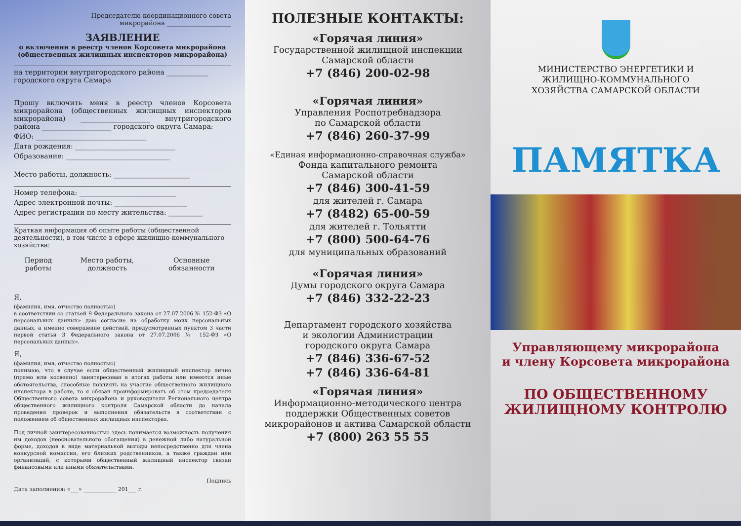Председателю координационного совета
микрорайона ____________________
ЗАЯВЛЕНИЕ
о включении в реестр членов Корсовета микрорайона
(общественных жилищных инспекторов микрорайона)
на территории внутригородского района ____________
городского округа Самара
Прошу включить меня в реестр членов Корсовета микрорайона (общественных жилищных инспекторов микрорайона) ____________________ внутригородского района ____________________ городского округа Самара:
ФИО: ________________________________
Дата рождения: _____________________________
Образование: ______________________________
Место работы, должность: ______________________
Номер телефона: ____________________________
Адрес электронной почты: _____________________
Адрес регистрации по месту жительства: __________
Краткая информация об опыте работы (общественной деятельности), в том числе в сфере жилищно-коммунального хозяйства:
| Период работы | Место работы, должность | Основные обязанности |
| --- | --- | --- |
Я,
(фамилия, имя, отчество полностью)
в соответствии со статьей 9 Федерального закона от 27.07.2006 № 152-ФЗ «О персональных данных» даю согласие на обработку моих персональных данных, а именно совершение действий, предусмотренных пунктом 3 части первой статьи 3 Федерального закона от 27.07.2006 № 152-ФЗ «О персональных данных».
Я,
(фамилия, имя, отчество полностью)
понимаю, что в случае если общественный жилищный инспектор лично (прямо или косвенно) заинтересован в итогах работы или имеются иные обстоятельства, способные повлиять на участие общественного жилищного инспектора в работе, то я обязан проинформировать об этом председателя Общественного совета микрорайона и руководителя Регионального центра общественного жилищного контроля Самарской области до начала проведения проверок и выполнения обязательств в соответствии с положением об общественных жилищных инспекторах.
Под личной заинтересованностью здесь понимается возможность получения им доходов (неосновательного обогащения) в денежной либо натуральной форме, доходов в виде материальной выгоды непосредственно для члена конкурсной комиссии, его близких родственников, а также граждан или организаций, с которыми общественный жилищный инспектор связан финансовыми или иными обязательствами.
Подпись
Дата заполнения: «___» ____________ 201___ г.
ПОЛЕЗНЫЕ КОНТАКТЫ:
«Горячая линия»
Государственной жилищной инспекции
Самарской области
+7 (846) 200-02-98
«Горячая линия»
Управления Роспотребнадзора
по Самарской области
+7 (846) 260-37-99
«Единая информационно-справочная служба»
Фонда капитального ремонта
Самарской области
+7 (846) 300-41-59
для жителей г. Самара
+7 (8482) 65-00-59
для жителей г. Тольятти
+7 (800) 500-64-76
для муниципальных образований
«Горячая линия»
Думы городского округа Самара
+7 (846) 332-22-23
Департамент городского хозяйства
и экологии Администрации
городского округа Самара
+7 (846) 336-67-52
+7 (846) 336-64-81
«Горячая линия»
Информационно-методического центра
поддержки Общественных советов
микрорайонов и актива Самарской области
+7 (800) 263 55 55
МИНИСТЕРСТВО ЭНЕРГЕТИКИ И
ЖИЛИЩНО-КОММУНАЛЬНОГО
ХОЗЯЙСТВА САМАРСКОЙ ОБЛАСТИ
ПАМЯТКА
Управляющему микрорайона
и члену Корсовета микрорайона
ПО ОБЩЕСТВЕННОМУ
ЖИЛИЩНОМУ КОНТРОЛЮ